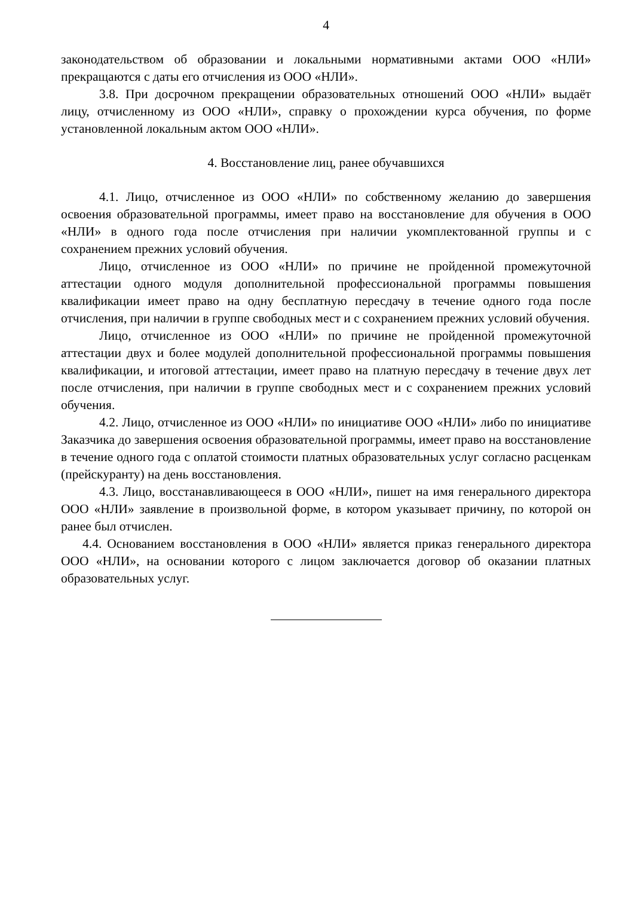4
законодательством об образовании и локальными нормативными актами ООО «НЛИ» прекращаются с даты его отчисления из ООО «НЛИ».
3.8. При досрочном прекращении образовательных отношений ООО «НЛИ» выдаёт лицу, отчисленному из ООО «НЛИ», справку о прохождении курса обучения, по форме установленной локальным актом ООО «НЛИ».
4. Восстановление лиц, ранее обучавшихся
4.1. Лицо, отчисленное из ООО «НЛИ» по собственному желанию до завершения освоения образовательной программы, имеет право на восстановление для обучения в ООО «НЛИ» в одного года после отчисления при наличии укомплектованной группы и с сохранением прежних условий обучения.
Лицо, отчисленное из ООО «НЛИ» по причине не пройденной промежуточной аттестации одного модуля дополнительной профессиональной программы повышения квалификации имеет право на одну бесплатную пересдачу в течение одного года после отчисления, при наличии в группе свободных мест и с сохранением прежних условий обучения.
Лицо, отчисленное из ООО «НЛИ» по причине не пройденной промежуточной аттестации двух и более модулей дополнительной профессиональной программы повышения квалификации, и итоговой аттестации, имеет право на платную пересдачу в течение двух лет после отчисления, при наличии в группе свободных мест и с сохранением прежних условий обучения.
4.2. Лицо, отчисленное из ООО «НЛИ» по инициативе ООО «НЛИ» либо по инициативе Заказчика до завершения освоения образовательной программы, имеет право на восстановление в течение одного года с оплатой стоимости платных образовательных услуг согласно расценкам (прейскуранту) на день восстановления.
4.3. Лицо, восстанавливающееся в ООО «НЛИ», пишет на имя генерального директора ООО «НЛИ» заявление в произвольной форме, в котором указывает причину, по которой он ранее был отчислен.
4.4. Основанием восстановления в ООО «НЛИ» является приказ генерального директора ООО «НЛИ», на основании которого с лицом заключается договор об оказании платных образовательных услуг.